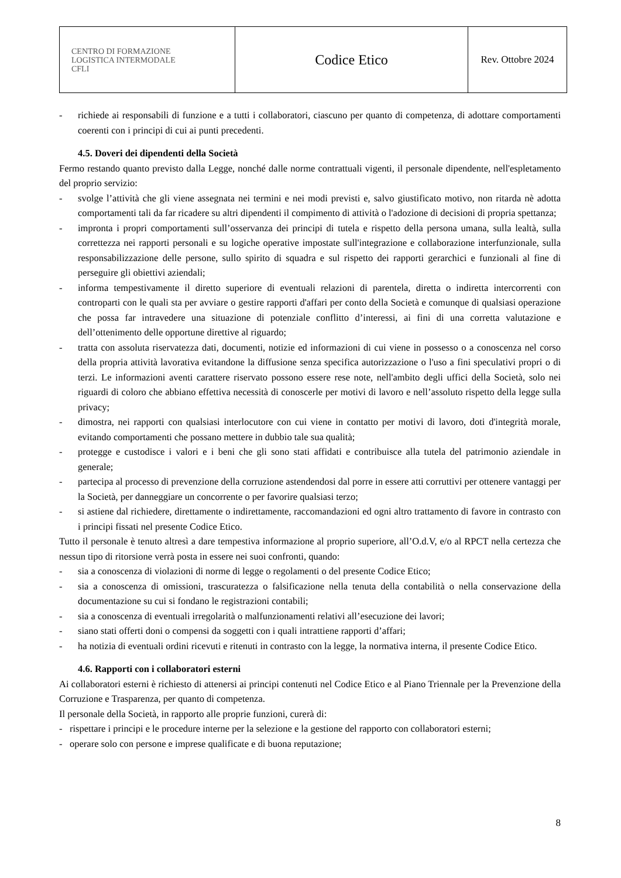| CENTRO DI FORMAZIONE LOGISTICA INTERMODALE CFLI | Codice Etico | Rev. Ottobre 2024 |
- richiede ai responsabili di funzione e a tutti i collaboratori, ciascuno per quanto di competenza, di adottare comportamenti coerenti con i principi di cui ai punti precedenti.
4.5. Doveri dei dipendenti della Società
Fermo restando quanto previsto dalla Legge, nonché dalle norme contrattuali vigenti, il personale dipendente, nell'espletamento del proprio servizio:
- svolge l’attività che gli viene assegnata nei termini e nei modi previsti e, salvo giustificato motivo, non ritarda nè adotta comportamenti tali da far ricadere su altri dipendenti il compimento di attività o l'adozione di decisioni di propria spettanza;
- impronta i propri comportamenti sull’osservanza dei principi di tutela e rispetto della persona umana, sulla lealtà, sulla correttezza nei rapporti personali e su logiche operative impostate sull'integrazione e collaborazione interfunzionale, sulla responsabilizzazione delle persone, sullo spirito di squadra e sul rispetto dei rapporti gerarchici e funzionali al fine di perseguire gli obiettivi aziendali;
- informa tempestivamente il diretto superiore di eventuali relazioni di parentela, diretta o indiretta intercorrenti con controparti con le quali sta per avviare o gestire rapporti d'affari per conto della Società e comunque di qualsiasi operazione che possa far intravedere una situazione di potenziale conflitto d’interessi, ai fini di una corretta valutazione e dell’ottenimento delle opportune direttive al riguardo;
- tratta con assoluta riservatezza dati, documenti, notizie ed informazioni di cui viene in possesso o a conoscenza nel corso della propria attività lavorativa evitandone la diffusione senza specifica autorizzazione o l'uso a fini speculativi propri o di terzi. Le informazioni aventi carattere riservato possono essere rese note, nell'ambito degli uffici della Società, solo nei riguardi di coloro che abbiano effettiva necessità di conoscerle per motivi di lavoro e nell’assoluto rispetto della legge sulla privacy;
- dimostra, nei rapporti con qualsiasi interlocutore con cui viene in contatto per motivi di lavoro, doti d'integrità morale, evitando comportamenti che possano mettere in dubbio tale sua qualità;
- protegge e custodisce i valori e i beni che gli sono stati affidati e contribuisce alla tutela del patrimonio aziendale in generale;
- partecipa al processo di prevenzione della corruzione astendendosi dal porre in essere atti corruttivi per ottenere vantaggi per la Società, per danneggiare un concorrente o per favorire qualsiasi terzo;
- si astiene dal richiedere, direttamente o indirettamente, raccomandazioni ed ogni altro trattamento di favore in contrasto con i principi fissati nel presente Codice Etico.
Tutto il personale è tenuto altresì a dare tempestiva informazione al proprio superiore, all’O.d.V, e/o al RPCT nella certezza che nessun tipo di ritorsione verrà posta in essere nei suoi confronti, quando:
- sia a conoscenza di violazioni di norme di legge o regolamenti o del presente Codice Etico;
- sia a conoscenza di omissioni, trascuratezza o falsificazione nella tenuta della contabilità o nella conservazione della documentazione su cui si fondano le registrazioni contabili;
- sia a conoscenza di eventuali irregolarità o malfunzionamenti relativi all’esecuzione dei lavori;
- siano stati offerti doni o compensi da soggetti con i quali intrattiene rapporti d’affari;
- ha notizia di eventuali ordini ricevuti e ritenuti in contrasto con la legge, la normativa interna, il presente Codice Etico.
4.6. Rapporti con i collaboratori esterni
Ai collaboratori esterni è richiesto di attenersi ai principi contenuti nel Codice Etico e al Piano Triennale per la Prevenzione della Corruzione e Trasparenza, per quanto di competenza.
Il personale della Società, in rapporto alle proprie funzioni, curerà di:
- rispettare i principi e le procedure interne per la selezione e la gestione del rapporto con collaboratori esterni;
- operare solo con persone e imprese qualificate e di buona reputazione;
8